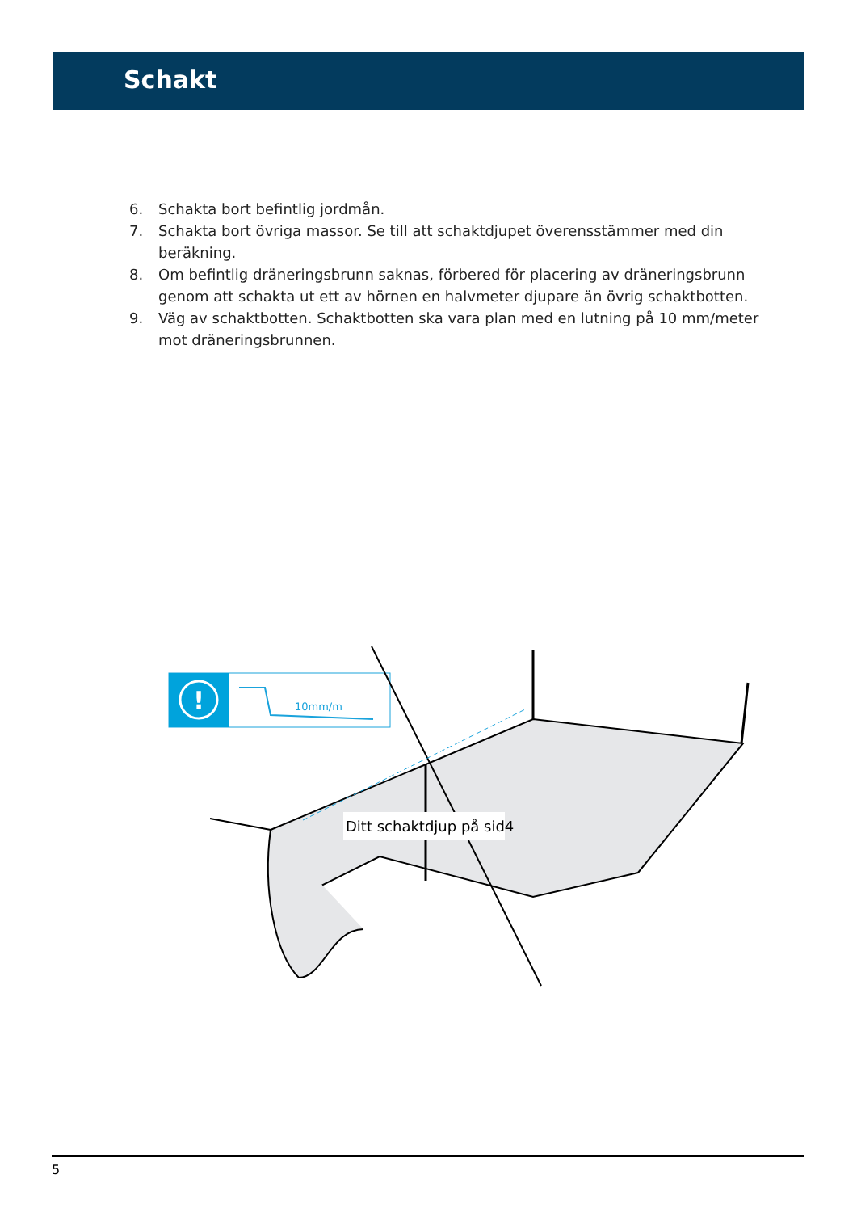Schakt
6. Schakta bort befintlig jordmån.
7. Schakta bort övriga massor. Se till att schaktdjupet överensstämmer med din beräkning.
8. Om befintlig dräneringsbrunn saknas, förbered för placering av dräneringsbrunn genom att schakta ut ett av hörnen en halvmeter djupare än övrig schaktbotten.
9. Väg av schaktbotten. Schaktbotten ska vara plan med en lutning på 10 mm/meter mot dräneringsbrunnen.
!
10mm/m
Ditt schaktdjup på sid4
5